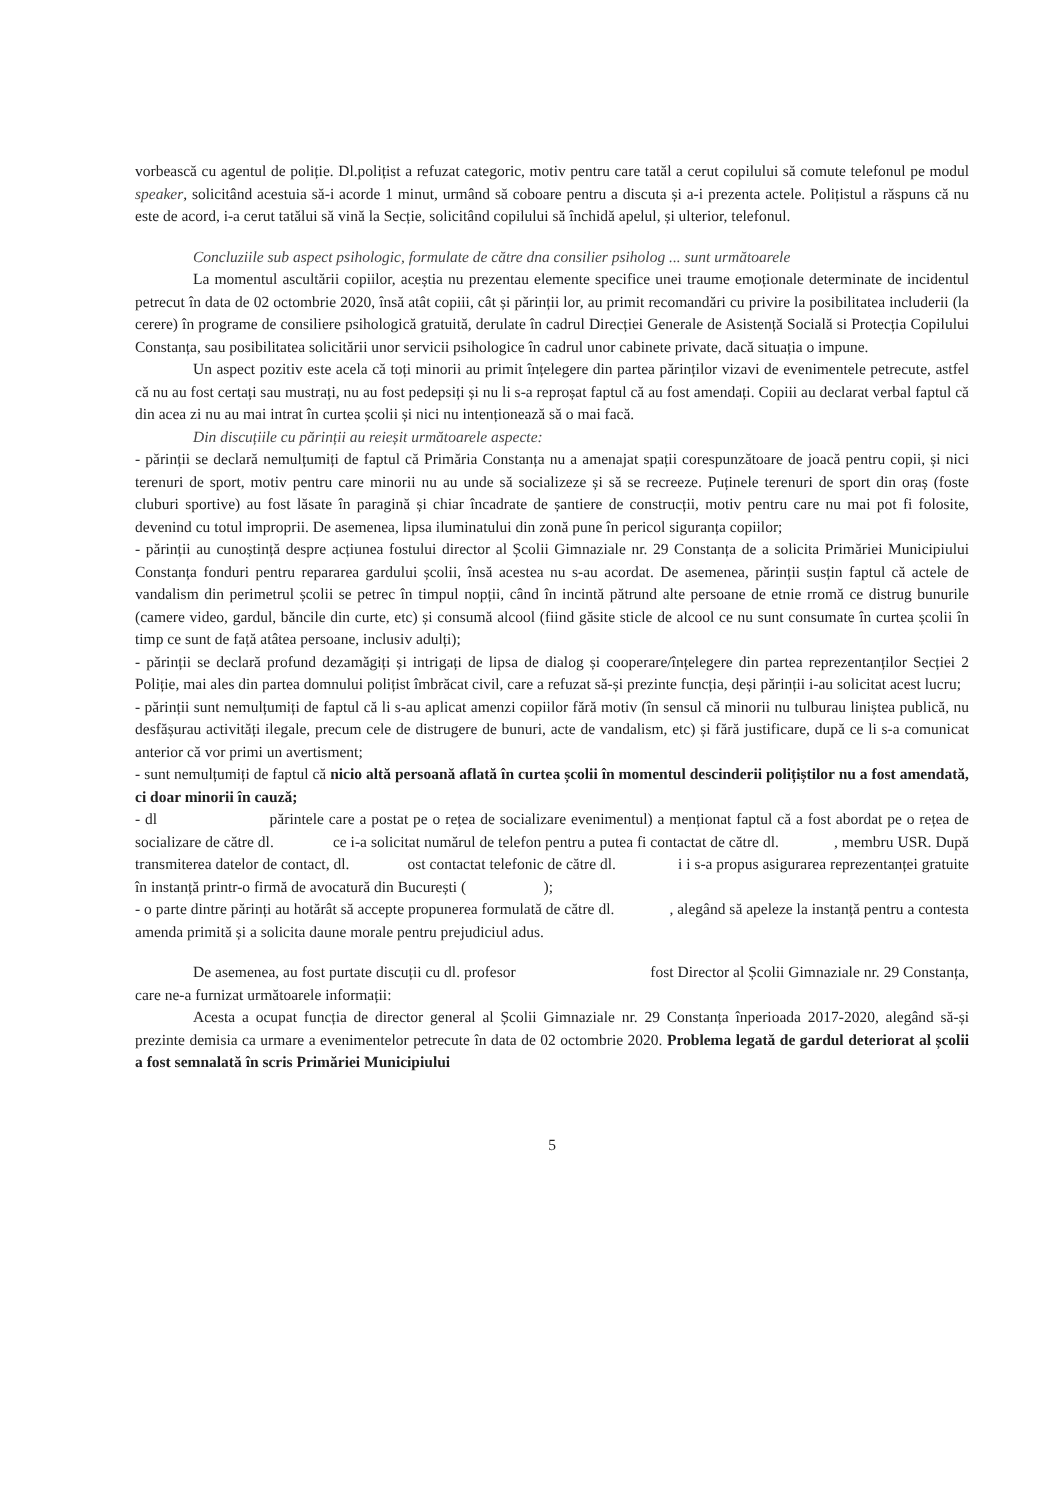vorbească cu agentul de poliție. Dl.polițist a refuzat categoric, motiv pentru care tatăl a cerut copilului să comute telefonul pe modul speaker, solicitând acestuia să-i acorde 1 minut, urmând să coboare pentru a discuta și a-i prezenta actele. Polițistul a răspuns că nu este de acord, i-a cerut tatălui să vină la Secție, solicitând copilului să închidă apelul, și ulterior, telefonul.
Concluziile sub aspect psihologic, formulate de către dna consilier psiholog ... sunt următoarele
La momentul ascultării copiilor, aceștia nu prezentau elemente specifice unei traume emoționale determinate de incidentul petrecut în data de 02 octombrie 2020, însă atât copiii, cât și părinții lor, au primit recomandări cu privire la posibilitatea includerii (la cerere) în programe de consiliere psihologică gratuită, derulate în cadrul Direcției Generale de Asistență Socială si Protecția Copilului Constanța, sau posibilitatea solicitării unor servicii psihologice în cadrul unor cabinete private, dacă situația o impune.
Un aspect pozitiv este acela că toți minorii au primit înțelegere din partea părinților vizavi de evenimentele petrecute, astfel că nu au fost certați sau mustrați, nu au fost pedepsiți și nu li s-a reproșat faptul că au fost amendați. Copiii au declarat verbal faptul că din acea zi nu au mai intrat în curtea școlii și nici nu intenționează să o mai facă.
Din discuțiile cu părinții au reieșit următoarele aspecte:
- părinții se declară nemulțumiți de faptul că Primăria Constanța nu a amenajat spații corespunzătoare de joacă pentru copii, și nici terenuri de sport, motiv pentru care minorii nu au unde să socializeze și să se recreeze. Puținele terenuri de sport din oraș (foste cluburi sportive) au fost lăsate în paragină și chiar încadrate de șantiere de construcții, motiv pentru care nu mai pot fi folosite, devenind cu totul improprii. De asemenea, lipsa iluminatului din zonă pune în pericol siguranța copiilor;
- părinții au cunoștință despre acțiunea fostului director al Școlii Gimnaziale nr. 29 Constanța de a solicita Primăriei Municipiului Constanța fonduri pentru repararea gardului școlii, însă acestea nu s-au acordat. De asemenea, părinții susțin faptul că actele de vandalism din perimetrul școlii se petrec în timpul nopții, când în incintă pătrund alte persoane de etnie rromă ce distrug bunurile (camere video, gardul, băncile din curte, etc) și consumă alcool (fiind găsite sticle de alcool ce nu sunt consumate în curtea școlii în timp ce sunt de față atâtea persoane, inclusiv adulți);
- părinții se declară profund dezamăgiți și intrigați de lipsa de dialog și cooperare/înțelegere din partea reprezentanților Secției 2 Poliție, mai ales din partea domnului polițist îmbrăcat civil, care a refuzat să-și prezinte funcția, deși părinții i-au solicitat acest lucru;
- părinții sunt nemulțumiți de faptul că li s-au aplicat amenzi copiilor fără motiv (în sensul că minorii nu tulburau liniștea publică, nu desfășurau activități ilegale, precum cele de distrugere de bunuri, acte de vandalism, etc) și fără justificare, după ce li s-a comunicat anterior că vor primi un avertisment;
- sunt nemulțumiți de faptul că nicio altă persoană aflată în curtea școlii în momentul descinderii polițiștilor nu a fost amendată, ci doar minorii în cauză;
- dl părintele care a postat pe o rețea de socializare evenimentul) a menționat faptul că a fost abordat pe o rețea de socializare de către dl. ce i-a solicitat numărul de telefon pentru a putea fi contactat de către dl. , membru USR. După transmiterea datelor de contact, dl. ost contactat telefonic de către dl. i i s-a propus asigurarea reprezentanței gratuite în instanță printr-o firmă de avocatură din București ( );
- o parte dintre părinți au hotărât să accepte propunerea formulată de către dl. , alegând să apeleze la instanță pentru a contesta amenda primită și a solicita daune morale pentru prejudiciul adus.
De asemenea, au fost purtate discuții cu dl. profesor fost Director al Școlii Gimnaziale nr. 29 Constanța, care ne-a furnizat următoarele informații:
Acesta a ocupat funcția de director general al Școlii Gimnaziale nr. 29 Constanța înperioada 2017-2020, alegând să-și prezinte demisia ca urmare a evenimentelor petrecute în data de 02 octombrie 2020. Problema legată de gardul deteriorat al școlii a fost semnalată în scris Primăriei Municipiului
5